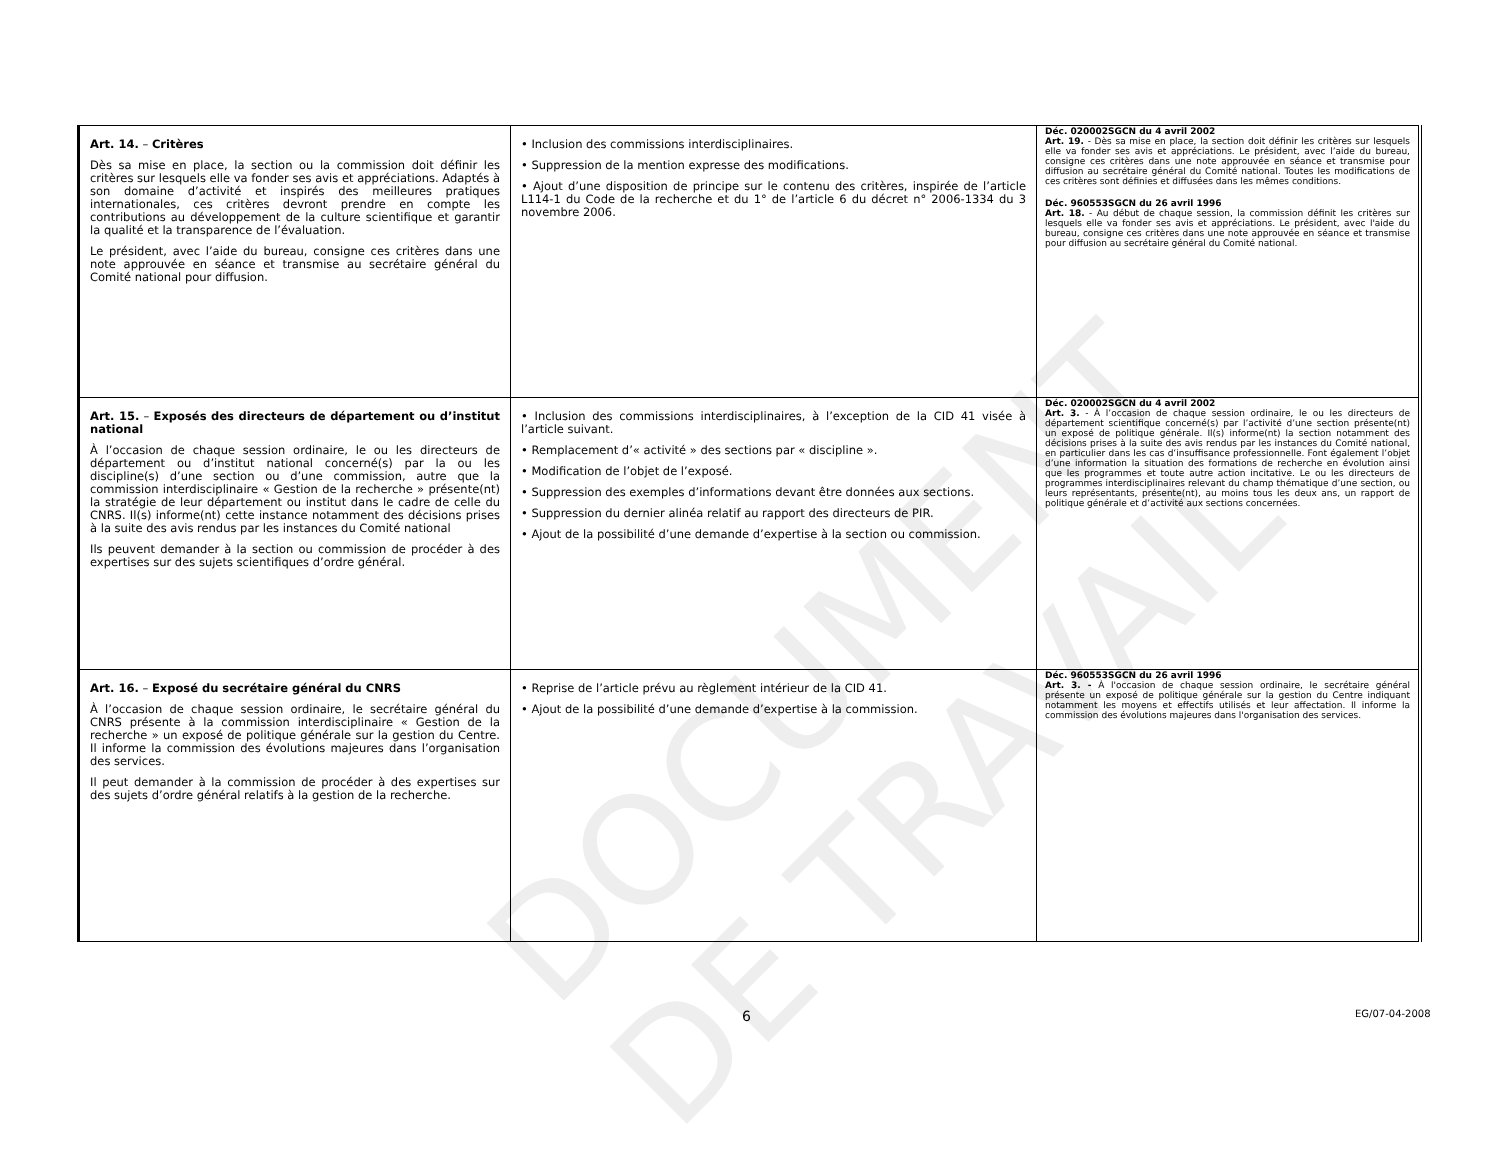DOCUMENT DE TRAVAIL
| Art. 14. – Critères Dès sa mise en place, la section ou la commission doit définir les critères sur lesquels elle va fonder ses avis et appréciations. Adaptés à son domaine d’activité et inspirés des meilleures pratiques internationales, ces critères devront prendre en compte les contributions au développement de la culture scientifique et garantir la qualité et la transparence de l’évaluation. Le président, avec l’aide du bureau, consigne ces critères dans une note approuvée en séance et transmise au secrétaire général du Comité national pour diffusion. | • Inclusion des commissions interdisciplinaires. • Suppression de la mention expresse des modifications. • Ajout d’une disposition de principe sur le contenu des critères, inspirée de l’article L114-1 du Code de la recherche et du 1° de l’article 6 du décret n° 2006-1334 du 3 novembre 2006. | Déc. 020002SGCN du 4 avril 2002 Art. 19. - Dès sa mise en place, la section doit définir les critères sur lesquels elle va fonder ses avis et appréciations. Le président, avec l’aide du bureau, consigne ces critères dans une note approuvée en séance et transmise pour diffusion au secrétaire général du Comité national. Toutes les modifications de ces critères sont définies et diffusées dans les mêmes conditions. Déc. 960553SGCN du 26 avril 1996 Art. 18. - Au début de chaque session, la commission définit les critères sur lesquels elle va fonder ses avis et appréciations. Le président, avec l'aide du bureau, consigne ces critères dans une note approuvée en séance et transmise pour diffusion au secrétaire général du Comité national. |
| Art. 15. – Exposés des directeurs de département ou d’institut national À l’occasion de chaque session ordinaire, le ou les directeurs de département ou d’institut national concerné(s) par la ou les discipline(s) d’une section ou d’une commission, autre que la commission interdisciplinaire « Gestion de la recherche » présente(nt) la stratégie de leur département ou institut dans le cadre de celle du CNRS. Il(s) informe(nt) cette instance notamment des décisions prises à la suite des avis rendus par les instances du Comité national Ils peuvent demander à la section ou commission de procéder à des expertises sur des sujets scientifiques d’ordre général. | • Inclusion des commissions interdisciplinaires, à l’exception de la CID 41 visée à l’article suivant. • Remplacement d’« activité » des sections par « discipline ». • Modification de l’objet de l’exposé. • Suppression des exemples d’informations devant être données aux sections. • Suppression du dernier alinéa relatif au rapport des directeurs de PIR. • Ajout de la possibilité d’une demande d’expertise à la section ou commission. | Déc. 020002SGCN du 4 avril 2002 Art. 3. - À l’occasion de chaque session ordinaire, le ou les directeurs de département scientifique concerné(s) par l’activité d’une section présente(nt) un exposé de politique générale. Il(s) informe(nt) la section notamment des décisions prises à la suite des avis rendus par les instances du Comité national, en particulier dans les cas d’insuffisance professionnelle. Font également l’objet d’une information la situation des formations de recherche en évolution ainsi que les programmes et toute autre action incitative. Le ou les directeurs de programmes interdisciplinaires relevant du champ thématique d’une section, ou leurs représentants, présente(nt), au moins tous les deux ans, un rapport de politique générale et d’activité aux sections concernées. |
| Art. 16. – Exposé du secrétaire général du CNRS À l’occasion de chaque session ordinaire, le secrétaire général du CNRS présente à la commission interdisciplinaire « Gestion de la recherche » un exposé de politique générale sur la gestion du Centre. Il informe la commission des évolutions majeures dans l’organisation des services. Il peut demander à la commission de procéder à des expertises sur des sujets d’ordre général relatifs à la gestion de la recherche. | • Reprise de l’article prévu au règlement intérieur de la CID 41. • Ajout de la possibilité d’une demande d’expertise à la commission. | Déc. 960553SGCN du 26 avril 1996 Art. 3. - À l'occasion de chaque session ordinaire, le secrétaire général présente un exposé de politique générale sur la gestion du Centre indiquant notamment les moyens et effectifs utilisés et leur affectation. Il informe la commission des évolutions majeures dans l'organisation des services. |
6 EG/07-04-2008